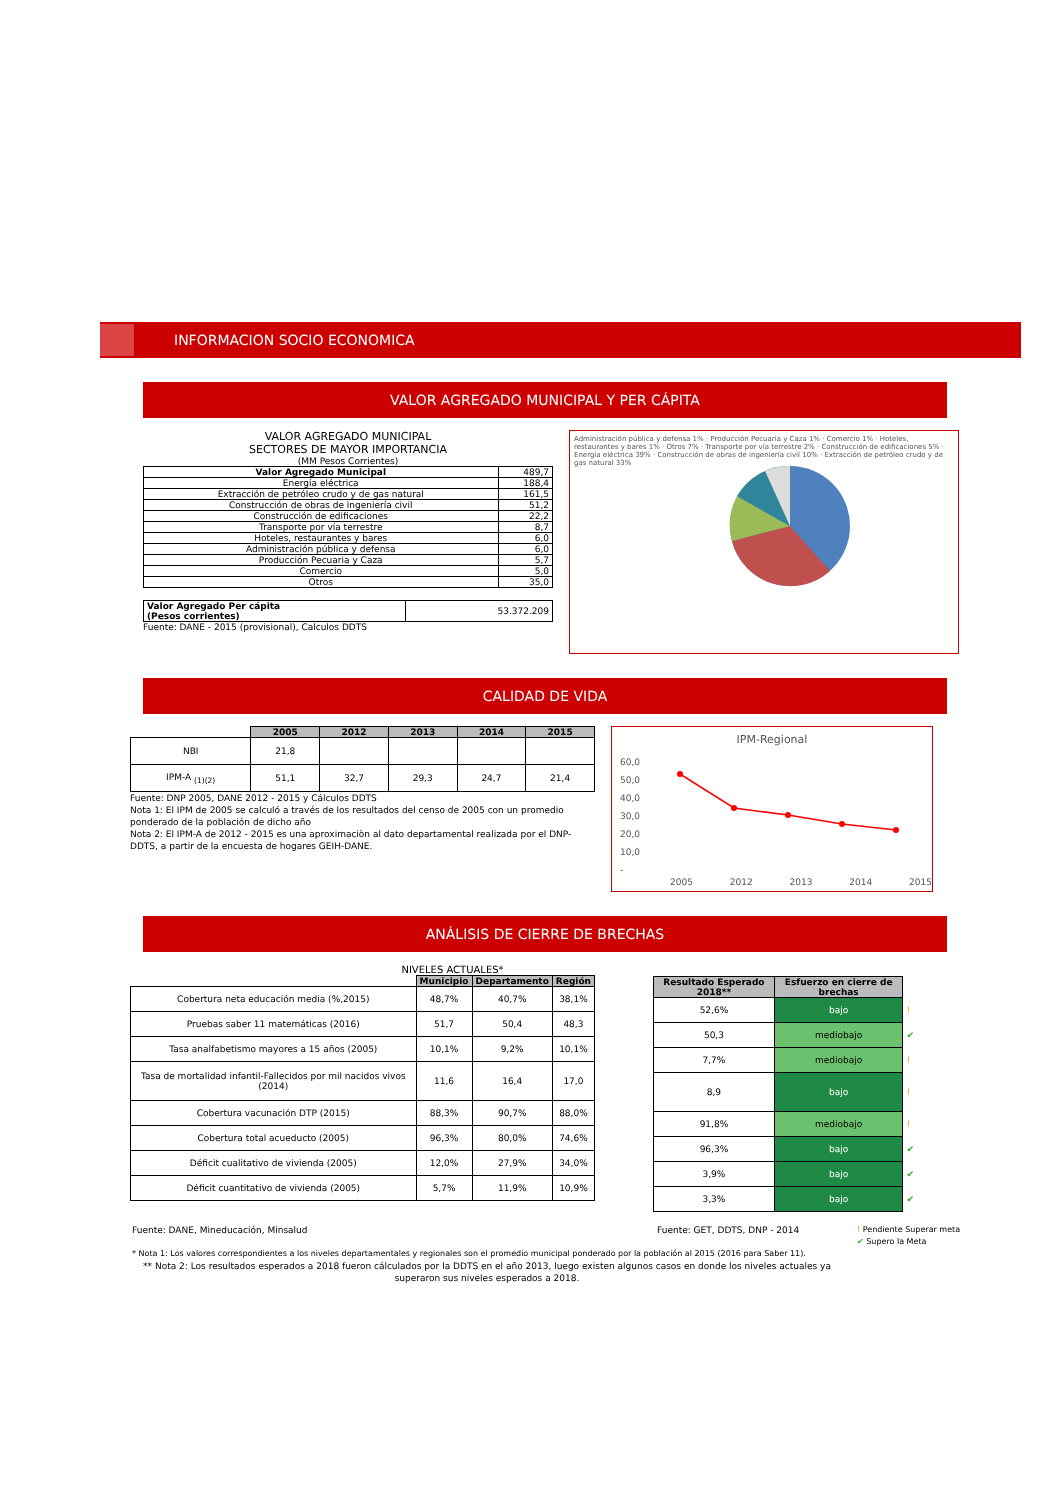INFORMACION SOCIO ECONOMICA
VALOR AGREGADO MUNICIPAL Y PER CÁPITA
VALOR AGREGADO MUNICIPAL
SECTORES DE MAYOR IMPORTANCIA
(MM Pesos Corrientes)
| Valor Agregado Municipal | 489,7 |
| Energía eléctrica | 188,4 |
| Extracción de petróleo crudo y de gas natural | 161,5 |
| Construcción de obras de ingeniería civil | 51,2 |
| Construcción de edificaciones | 22,2 |
| Transporte por vía terrestre | 8,7 |
| Hoteles, restaurantes y bares | 6,0 |
| Administración pública y defensa | 6,0 |
| Producción Pecuaria y Caza | 5,7 |
| Comercio | 5,0 |
| Otros | 35,0 |
| Valor Agregado Per cápita (Pesos corrientes) | 53.372.209 |
Fuente: DANE - 2015 (provisional), Calculos DDTS
Administración pública y defensa 1% · Producción Pecuaria y Caza 1% · Comercio 1% · Hoteles, restaurantes y bares 1% · Otros 7% · Transporte por vía terrestre 2% · Construcción de edificaciones 5% · Energía eléctrica 39% · Construcción de obras de ingeniería civil 10% · Extracción de petróleo crudo y de gas natural 33%
CALIDAD DE VIDA
| | 2005 | 2012 | 2013 | 2014 | 2015 |
| --- | --- | --- | --- | --- | --- |
| NBI | 21,8 | | | | |
| IPM-A <sub>(1)(2)</sub> | 51,1 | 32,7 | 29,3 | 24,7 | 21,4 |
Fuente: DNP 2005, DANE 2012 - 2015 y Cálculos DDTS
Nota 1: El IPM de 2005 se calculó a través de los resultados del censo de 2005 con un promedio ponderado de la población de dicho año
Nota 2: El IPM-A de 2012 - 2015 es una aproximaciòn al dato departamental realizada por el DNP-DDTS, a partir de la encuesta de hogares GEIH-DANE.
IPM-Regional
60,0
50,0
40,0
30,0
20,0
10,0
-
2005 2012 2013 2014 2015
ANÁLISIS DE CIERRE DE BRECHAS
NIVELES ACTUALES*
| | Municipio | Departamento | Región |
| --- | --- | --- | --- |
| Cobertura neta educación media (%,2015) | 48,7% | 40,7% | 38,1% |
| Pruebas saber 11 matemáticas (2016) | 51,7 | 50,4 | 48,3 |
| Tasa analfabetismo mayores a 15 años (2005) | 10,1% | 9,2% | 10,1% |
| Tasa de mortalidad infantil-Fallecidos por mil nacidos vivos (2014) | 11,6 | 16,4 | 17,0 |
| Cobertura vacunación DTP (2015) | 88,3% | 90,7% | 88,0% |
| Cobertura total acueducto (2005) | 96,3% | 80,0% | 74,6% |
| Déficit cualitativo de vivienda (2005) | 12,0% | 27,9% | 34,0% |
| Déficit cuantitativo de vivienda (2005) | 5,7% | 11,9% | 10,9% |
| Resultado Esperado 2018** | Esfuerzo en cierre de brechas | |
| --- | --- | --- |
| 52,6% | bajo | ! |
| 50,3 | mediobajo | ✔ |
| 7,7% | mediobajo | ! |
| 8,9 | bajo | ! |
| 91,8% | mediobajo | ! |
| 96,3% | bajo | ✔ |
| 3,9% | bajo | ✔ |
| 3,3% | bajo | ✔ |
Fuente: DANE, Mineducación, Minsalud Fuente: GET, DDTS, DNP - 2014! Pendiente Superar meta
✔ Supero la Meta
* Nota 1: Los valores correspondientes a los niveles departamentales y regionales son el promedio municipal ponderado por la población al 2015 (2016 para Saber 11).
** Nota 2: Los resultados esperados a 2018 fueron cálculados por la DDTS en el año 2013, luego existen algunos casos en donde los niveles actuales ya superaron sus niveles esperados a 2018.